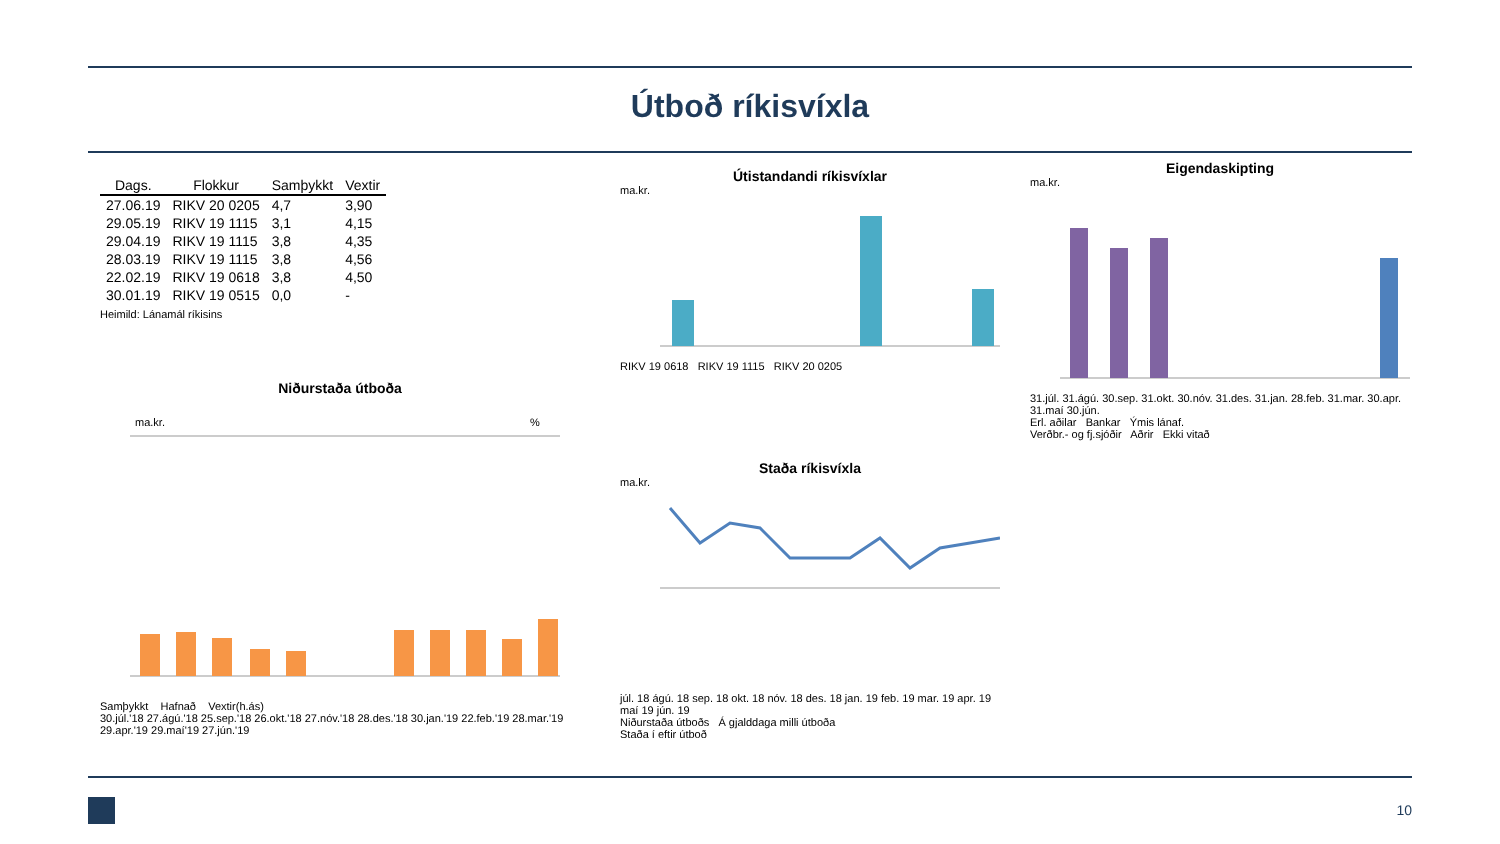Útboð ríkisvíxla
| Dags. | Flokkur | Samþykkt | Vextir |
| --- | --- | --- | --- |
| 27.06.19 | RIKV 20 0205 | 4,7 | 3,90 |
| 29.05.19 | RIKV 19 1115 | 3,1 | 4,15 |
| 29.04.19 | RIKV 19 1115 | 3,8 | 4,35 |
| 28.03.19 | RIKV 19 1115 | 3,8 | 4,56 |
| 22.02.19 | RIKV 19 0618 | 3,8 | 4,50 |
| 30.01.19 | RIKV 19 0515 | 0,0 | - |
Heimild: Lánamál ríkisins
Niðurstaða útboða
ma.kr.
%
Samþykkt Hafnað Vextir(h.ás)
30.júl.'18 27.ágú.'18 25.sep.'18 26.okt.'18 27.nóv.'18 28.des.'18 30.jan.'19 22.feb.'19 28.mar.'19 29.apr.'19 29.maí'19 27.jún.'19
Útistandandi ríkisvíxlar
ma.kr.
RIKV 19 0618 RIKV 19 1115 RIKV 20 0205
Staða ríkisvíxla
ma.kr.
júl. 18 ágú. 18 sep. 18 okt. 18 nóv. 18 des. 18 jan. 19 feb. 19 mar. 19 apr. 19 maí 19 jún. 19
Niðurstaða útboðs Á gjalddaga milli útboða
Staða í eftir útboð
Eigendaskipting
ma.kr.
31.júl. 31.ágú. 30.sep. 31.okt. 30.nóv. 31.des. 31.jan. 28.feb. 31.mar. 30.apr. 31.maí 30.jún.
Erl. aðilar Bankar Ýmis lánaf.
Verðbr.- og fj.sjóðir Aðrir Ekki vitað
10